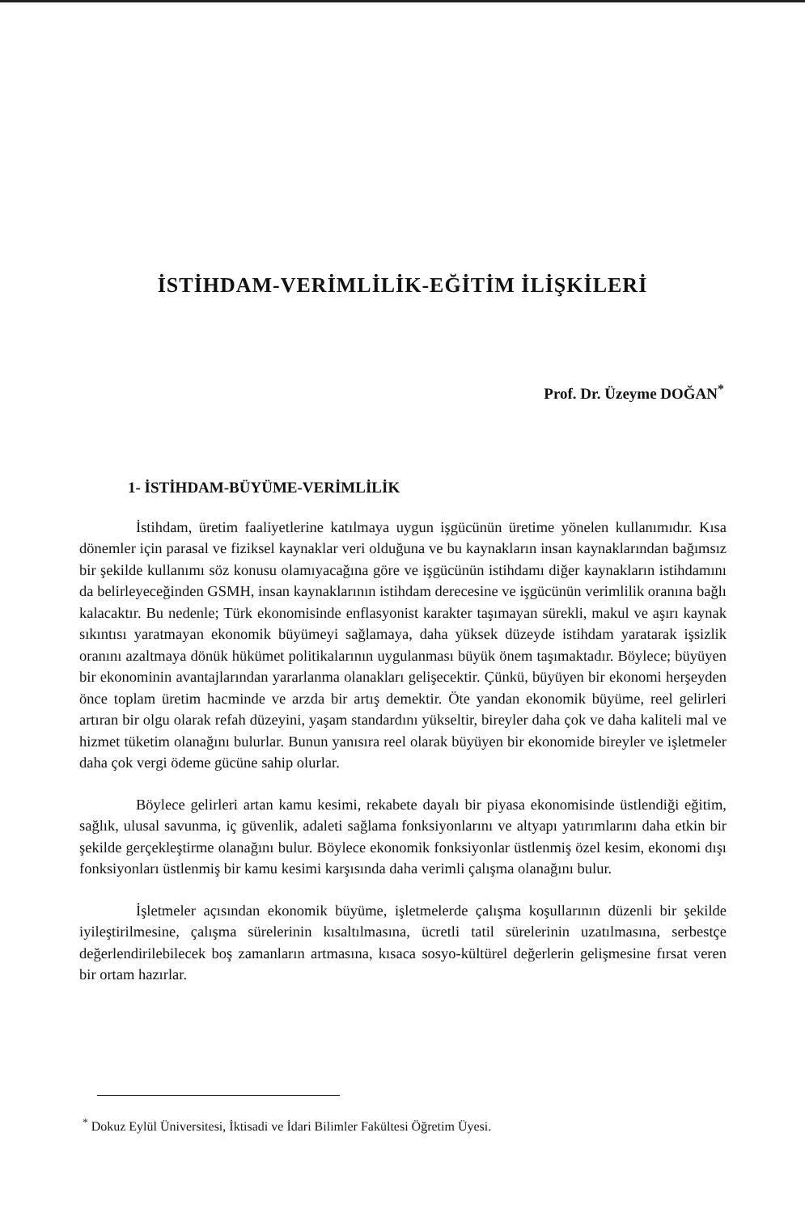İSTİHDAM-VERİMLİLİK-EĞİTİM İLİŞKİLERİ
Prof. Dr. Üzeyme DOĞAN<sup>*</sup>
1- İSTİHDAM-BÜYÜME-VERİMLİLİK
İstihdam, üretim faaliyetlerine katılmaya uygun işgücünün üretime yönelen kullanımıdır. Kısa dönemler için parasal ve fiziksel kaynaklar veri olduğuna ve bu kaynakların insan kaynaklarından bağımsız bir şekilde kullanımı söz konusu olamıyacağına göre ve işgücünün istihdamı diğer kaynakların istihdamını da belirleyeceğinden GSMH, insan kaynaklarının istihdam derecesine ve işgücünün verimlilik oranına bağlı kalacaktır. Bu nedenle; Türk ekonomisinde enflasyonist karakter taşımayan sürekli, makul ve aşırı kaynak sıkıntısı yaratmayan ekonomik büyümeyi sağlamaya, daha yüksek düzeyde istihdam yaratarak işsizlik oranını azaltmaya dönük hükümet politikalarının uygulanması büyük önem taşımaktadır. Böylece; büyüyen bir ekonominin avantajlarından yararlanma olanakları gelişecektir. Çünkü, büyüyen bir ekonomi herşeyden önce toplam üretim hacminde ve arzda bir artış demektir. Öte yandan ekonomik büyüme, reel gelirleri artıran bir olgu olarak refah düzeyini, yaşam standardını yükseltir, bireyler daha çok ve daha kaliteli mal ve hizmet tüketim olanağını bulurlar. Bunun yanısıra reel olarak büyüyen bir ekonomide bireyler ve işletmeler daha çok vergi ödeme gücüne sahip olurlar.
Böylece gelirleri artan kamu kesimi, rekabete dayalı bir piyasa ekonomisinde üstlendiği eğitim, sağlık, ulusal savunma, iç güvenlik, adaleti sağlama fonksiyonlarını ve altyapı yatırımlarını daha etkin bir şekilde gerçekleştirme olanağını bulur. Böylece ekonomik fonksiyonlar üstlenmiş özel kesim, ekonomi dışı fonksiyonları üstlenmiş bir kamu kesimi karşısında daha verimli çalışma olanağını bulur.
İşletmeler açısından ekonomik büyüme, işletmelerde çalışma koşullarının düzenli bir şekilde iyileştirilmesine, çalışma sürelerinin kısaltılmasına, ücretli tatil sürelerinin uzatılmasına, serbestçe değerlendirilebilecek boş zamanların artmasına, kısaca sosyo-kültürel değerlerin gelişmesine fırsat veren bir ortam hazırlar.
<sup>*</sup> Dokuz Eylül Üniversitesi, İktisadi ve İdari Bilimler Fakültesi Öğretim Üyesi.